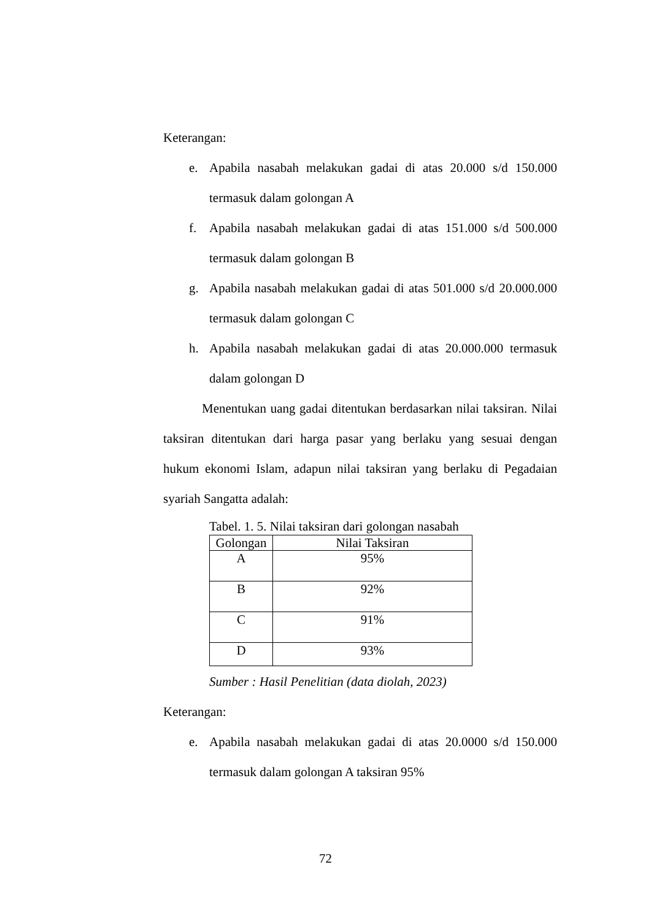Keterangan:
e. Apabila nasabah melakukan gadai di atas 20.000 s/d 150.000 termasuk dalam golongan A
f. Apabila nasabah melakukan gadai di atas 151.000 s/d 500.000 termasuk dalam golongan B
g. Apabila nasabah melakukan gadai di atas 501.000 s/d 20.000.000 termasuk dalam golongan C
h. Apabila nasabah melakukan gadai di atas 20.000.000 termasuk dalam golongan D
Menentukan uang gadai ditentukan berdasarkan nilai taksiran. Nilai taksiran ditentukan dari harga pasar yang berlaku yang sesuai dengan hukum ekonomi Islam, adapun nilai taksiran yang berlaku di Pegadaian syariah Sangatta adalah:
Tabel. 1. 5. Nilai taksiran dari golongan nasabah
| Golongan | Nilai Taksiran |
| --- | --- |
| A | 95% |
| B | 92% |
| C | 91% |
| D | 93% |
Sumber : Hasil Penelitian (data diolah, 2023)
Keterangan:
e. Apabila nasabah melakukan gadai di atas 20.0000 s/d 150.000 termasuk dalam golongan A taksiran 95%
72